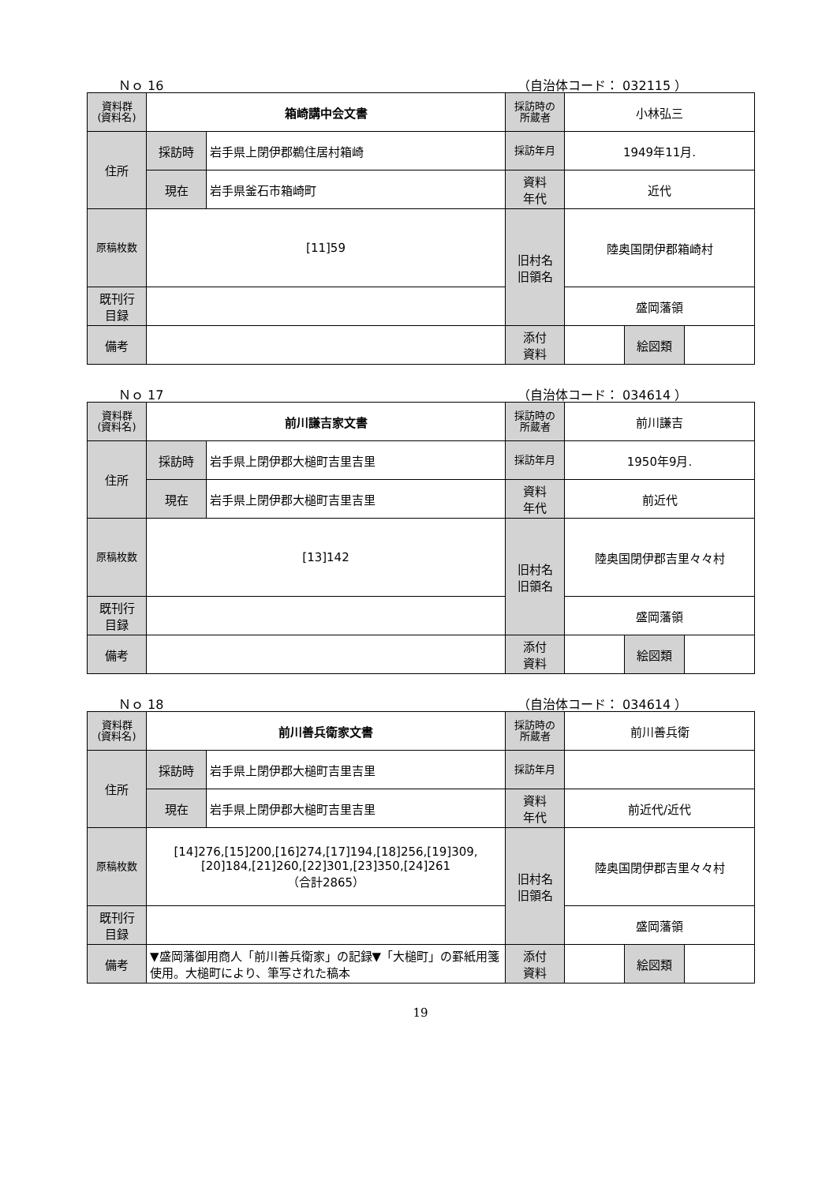Ｎｏ 16 （自治体コード： 032115 ）
| 資料群 (資料名) | 箱崎講中会文書 | | 採訪時の 所蔵者 | 小林弘三 | | |
| 住所 | 採訪時 | 岩手県上閉伊郡鵜住居村箱崎 | 採訪年月 | 1949年11月. | | |
| | 現在 | 岩手県釜石市箱崎町 | 資料 年代 | 近代 | | |
| 原稿枚数 | [11]59 | | 旧村名 旧領名 | 陸奥国閉伊郡箱崎村 | | |
| 既刊行 目録 | | | | 盛岡藩領 | | |
| 備考 | | | | | | |
| | | | 添付 資料 | | 絵図類 | |
Ｎｏ 17 （自治体コード： 034614 ）
| 資料群 (資料名) | 前川謙吉家文書 | | 採訪時の 所蔵者 | 前川謙吉 | | |
| 住所 | 採訪時 | 岩手県上閉伊郡大槌町吉里吉里 | 採訪年月 | 1950年9月. | | |
| | 現在 | 岩手県上閉伊郡大槌町吉里吉里 | 資料 年代 | 前近代 | | |
| 原稿枚数 | [13]142 | | 旧村名 旧領名 | 陸奥国閉伊郡吉里々々村 | | |
| 既刊行 目録 | | | | 盛岡藩領 | | |
| 備考 | | | | | | |
| | | | 添付 資料 | | 絵図類 | |
Ｎｏ 18 （自治体コード： 034614 ）
| 資料群 (資料名) | 前川善兵衛家文書 | | 採訪時の 所蔵者 | 前川善兵衛 | | |
| 住所 | 採訪時 | 岩手県上閉伊郡大槌町吉里吉里 | 採訪年月 | | | |
| | 現在 | 岩手県上閉伊郡大槌町吉里吉里 | 資料 年代 | 前近代/近代 | | |
| 原稿枚数 | [14]276,[15]200,[16]274,[17]194,[18]256,[19]309,[20]184,[21]260,[22]301,[23]350,[24]261 （合計2865） | | 旧村名 旧領名 | 陸奥国閉伊郡吉里々々村 | | |
| 既刊行 目録 | | | | 盛岡藩領 | | |
| 備考 | ▼盛岡藩御用商人「前川善兵衛家」の記録▼「大槌町」の罫紙用箋使用。大槌町により、筆写された稿本 | | | | | |
| | | | 添付 資料 | | 絵図類 | |
19